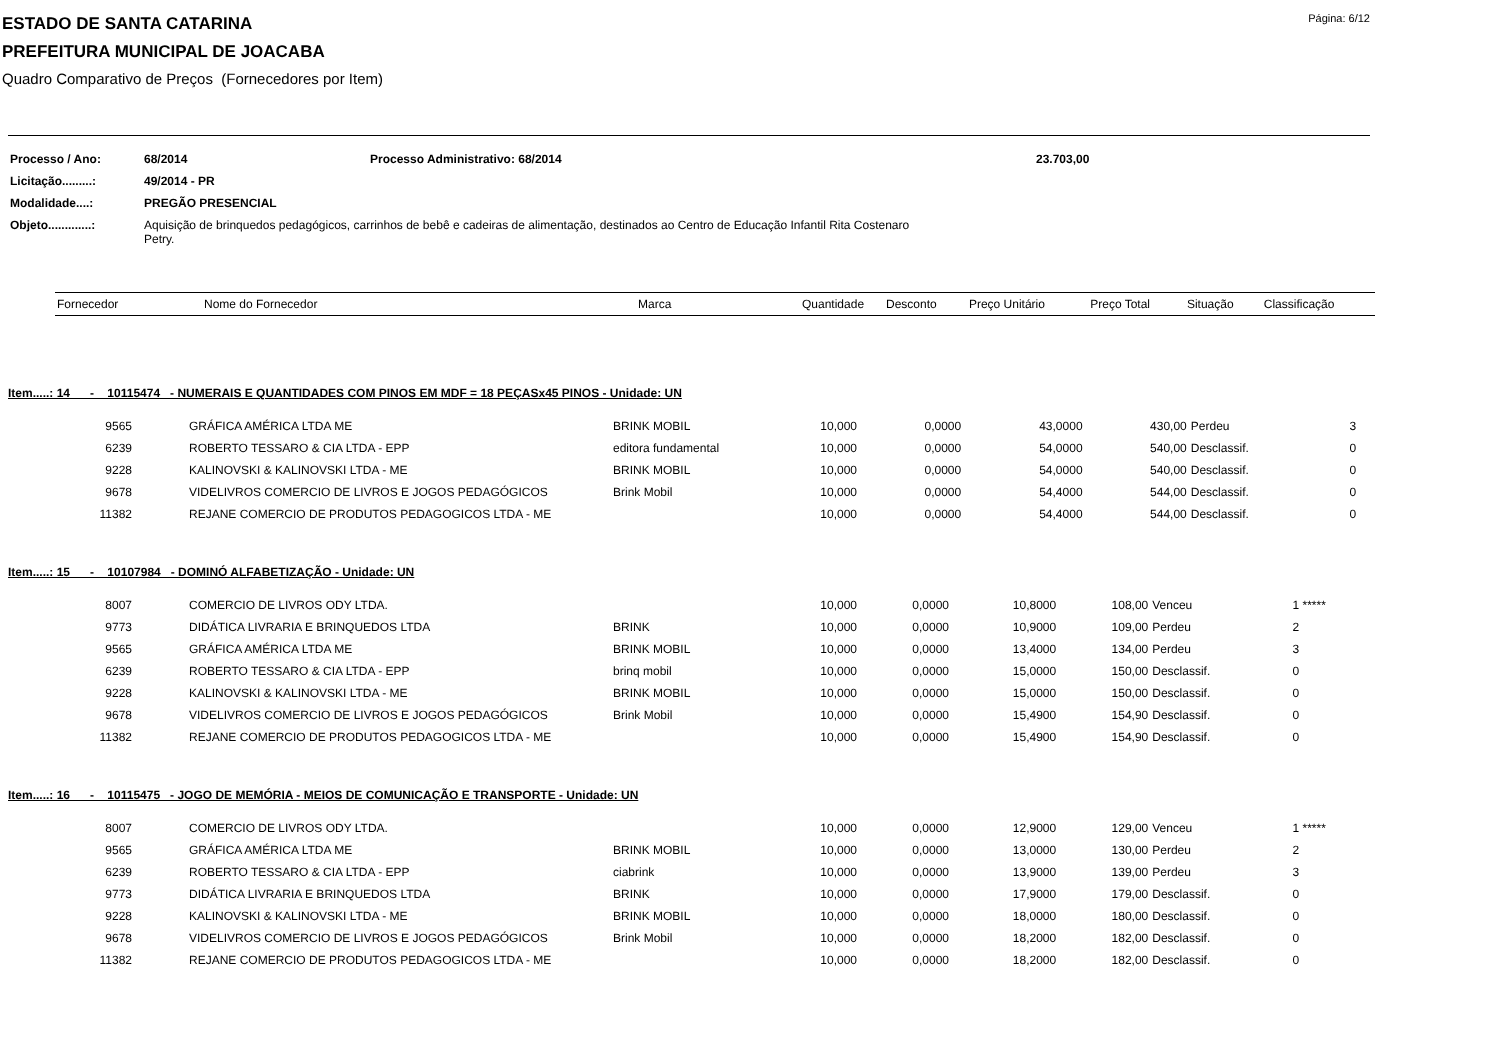Página: 6/12
ESTADO DE SANTA CATARINA
PREFEITURA MUNICIPAL DE JOACABA
Quadro Comparativo de Preços (Fornecedores por Item)
| Processo / Ano: | 68/2014 | Processo Administrativo: 68/2014 | 23.703,00 |
| Licitação.........: | 49/2014 - PR | | |
| Modalidade....: | PREGÃO PRESENCIAL | | |
| Objeto.............: | Aquisição de brinquedos pedagógicos, carrinhos de bebê e cadeiras de alimentação, destinados ao Centro de Educação Infantil Rita Costenaro Petry. | | |
| Fornecedor | Nome do Fornecedor | Marca | Quantidade | Desconto | Preço Unitário | Preço Total | Situação | Classificação |
| --- | --- | --- | --- | --- | --- | --- | --- | --- |
Item.....: 14 - 10115474 - NUMERAIS E QUANTIDADES COM PINOS EM MDF = 18 PEÇASx45 PINOS - Unidade: UN
| 9565 | GRÁFICA AMÉRICA LTDA ME | BRINK MOBIL | 10,000 | 0,0000 | 43,0000 | 430,00 | Perdeu | 3 |
| 6239 | ROBERTO TESSARO & CIA LTDA - EPP | editora fundamental | 10,000 | 0,0000 | 54,0000 | 540,00 | Desclassif. | 0 |
| 9228 | KALINOVSKI & KALINOVSKI LTDA - ME | BRINK MOBIL | 10,000 | 0,0000 | 54,0000 | 540,00 | Desclassif. | 0 |
| 9678 | VIDELIVROS COMERCIO DE LIVROS E JOGOS PEDAGÓGICOS | Brink Mobil | 10,000 | 0,0000 | 54,4000 | 544,00 | Desclassif. | 0 |
| 11382 | REJANE COMERCIO DE PRODUTOS PEDAGOGICOS LTDA - ME | | 10,000 | 0,0000 | 54,4000 | 544,00 | Desclassif. | 0 |
Item.....: 15 - 10107984 - DOMINÓ ALFABETIZAÇÃO - Unidade: UN
| 8007 | COMERCIO DE LIVROS ODY LTDA. | | 10,000 | 0,0000 | 10,8000 | 108,00 | Venceu | 1 ***** |
| 9773 | DIDÁTICA LIVRARIA E BRINQUEDOS LTDA | BRINK | 10,000 | 0,0000 | 10,9000 | 109,00 | Perdeu | 2 |
| 9565 | GRÁFICA AMÉRICA LTDA ME | BRINK MOBIL | 10,000 | 0,0000 | 13,4000 | 134,00 | Perdeu | 3 |
| 6239 | ROBERTO TESSARO & CIA LTDA - EPP | brinq mobil | 10,000 | 0,0000 | 15,0000 | 150,00 | Desclassif. | 0 |
| 9228 | KALINOVSKI & KALINOVSKI LTDA - ME | BRINK MOBIL | 10,000 | 0,0000 | 15,0000 | 150,00 | Desclassif. | 0 |
| 9678 | VIDELIVROS COMERCIO DE LIVROS E JOGOS PEDAGÓGICOS | Brink Mobil | 10,000 | 0,0000 | 15,4900 | 154,90 | Desclassif. | 0 |
| 11382 | REJANE COMERCIO DE PRODUTOS PEDAGOGICOS LTDA - ME | | 10,000 | 0,0000 | 15,4900 | 154,90 | Desclassif. | 0 |
Item.....: 16 - 10115475 - JOGO DE MEMÓRIA - MEIOS DE COMUNICAÇÃO E TRANSPORTE - Unidade: UN
| 8007 | COMERCIO DE LIVROS ODY LTDA. | | 10,000 | 0,0000 | 12,9000 | 129,00 | Venceu | 1 ***** |
| 9565 | GRÁFICA AMÉRICA LTDA ME | BRINK MOBIL | 10,000 | 0,0000 | 13,0000 | 130,00 | Perdeu | 2 |
| 6239 | ROBERTO TESSARO & CIA LTDA - EPP | ciabrink | 10,000 | 0,0000 | 13,9000 | 139,00 | Perdeu | 3 |
| 9773 | DIDÁTICA LIVRARIA E BRINQUEDOS LTDA | BRINK | 10,000 | 0,0000 | 17,9000 | 179,00 | Desclassif. | 0 |
| 9228 | KALINOVSKI & KALINOVSKI LTDA - ME | BRINK MOBIL | 10,000 | 0,0000 | 18,0000 | 180,00 | Desclassif. | 0 |
| 9678 | VIDELIVROS COMERCIO DE LIVROS E JOGOS PEDAGÓGICOS | Brink Mobil | 10,000 | 0,0000 | 18,2000 | 182,00 | Desclassif. | 0 |
| 11382 | REJANE COMERCIO DE PRODUTOS PEDAGOGICOS LTDA - ME | | 10,000 | 0,0000 | 18,2000 | 182,00 | Desclassif. | 0 |